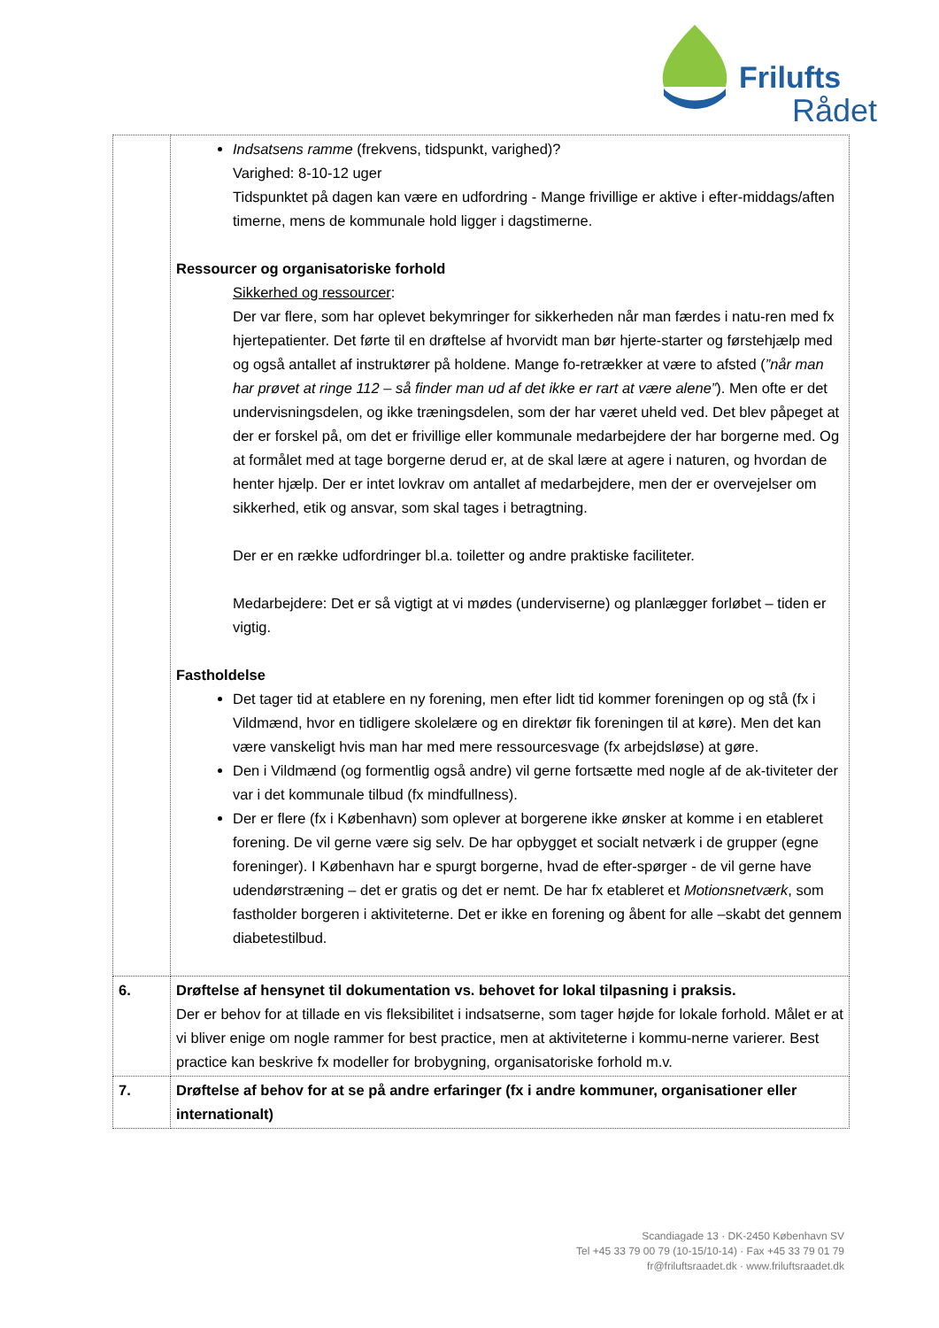Frilufts
Rådet
| | Indsatsens ramme (frekvens, tidspunkt, varighed)? Varighed: 8-10-12 uger Tidspunktet på dagen kan være en udfordring - Mange frivillige er aktive i efter-middags/aften timerne, mens de kommunale hold ligger i dagstimerne. Ressourcer og organisatoriske forhold Sikkerhed og ressourcer : Der var flere, som har oplevet bekymringer for sikkerheden når man færdes i natu-ren med fx hjertepatienter. Det førte til en drøftelse af hvorvidt man bør hjerte-starter og førstehjælp med og også antallet af instruktører på holdene. Mange fo-retrækker at være to afsted ( ”når man har prøvet at ringe 112 – så finder man ud af det ikke er rart at være alene” ). Men ofte er det undervisningsdelen, og ikke træningsdelen, som der har været uheld ved. Det blev påpeget at der er forskel på, om det er frivillige eller kommunale medarbejdere der har borgerne med. Og at formålet med at tage borgerne derud er, at de skal lære at agere i naturen, og hvordan de henter hjælp. Der er intet lovkrav om antallet af medarbejdere, men der er overvejelser om sikkerhed, etik og ansvar, som skal tages i betragtning. Der er en række udfordringer bl.a. toiletter og andre praktiske faciliteter. Medarbejdere: Det er så vigtigt at vi mødes (underviserne) og planlægger forløbet – tiden er vigtig. Fastholdelse Det tager tid at etablere en ny forening, men efter lidt tid kommer foreningen op og stå (fx i Vildmænd, hvor en tidligere skolelære og en direktør fik foreningen til at køre). Men det kan være vanskeligt hvis man har med mere ressourcesvage (fx arbejdsløse) at gøre. Den i Vildmænd (og formentlig også andre) vil gerne fortsætte med nogle af de ak-tiviteter der var i det kommunale tilbud (fx mindfullness). Der er flere (fx i København) som oplever at borgerene ikke ønsker at komme i en etableret forening. De vil gerne være sig selv. De har opbygget et socialt netværk i de grupper (egne foreninger). I København har e spurgt borgerne, hvad de efter-spørger - de vil gerne have udendørstræning – det er gratis og det er nemt. De har fx etableret et Motionsnetværk , som fastholder borgeren i aktiviteterne. Det er ikke en forening og åbent for alle –skabt det gennem diabetestilbud. |
| 6. | Drøftelse af hensynet til dokumentation vs. behovet for lokal tilpasning i praksis. Der er behov for at tillade en vis fleksibilitet i indsatserne, som tager højde for lokale forhold. Målet er at vi bliver enige om nogle rammer for best practice, men at aktiviteterne i kommu-nerne varierer. Best practice kan beskrive fx modeller for brobygning, organisatoriske forhold m.v. |
| 7. | Drøftelse af behov for at se på andre erfaringer (fx i andre kommuner, organisationer eller internationalt) |
Scandiagade 13 · DK-2450 København SV
Tel +45 33 79 00 79 (10-15/10-14) · Fax +45 33 79 01 79
fr@friluftsraadet.dk · www.friluftsraadet.dk